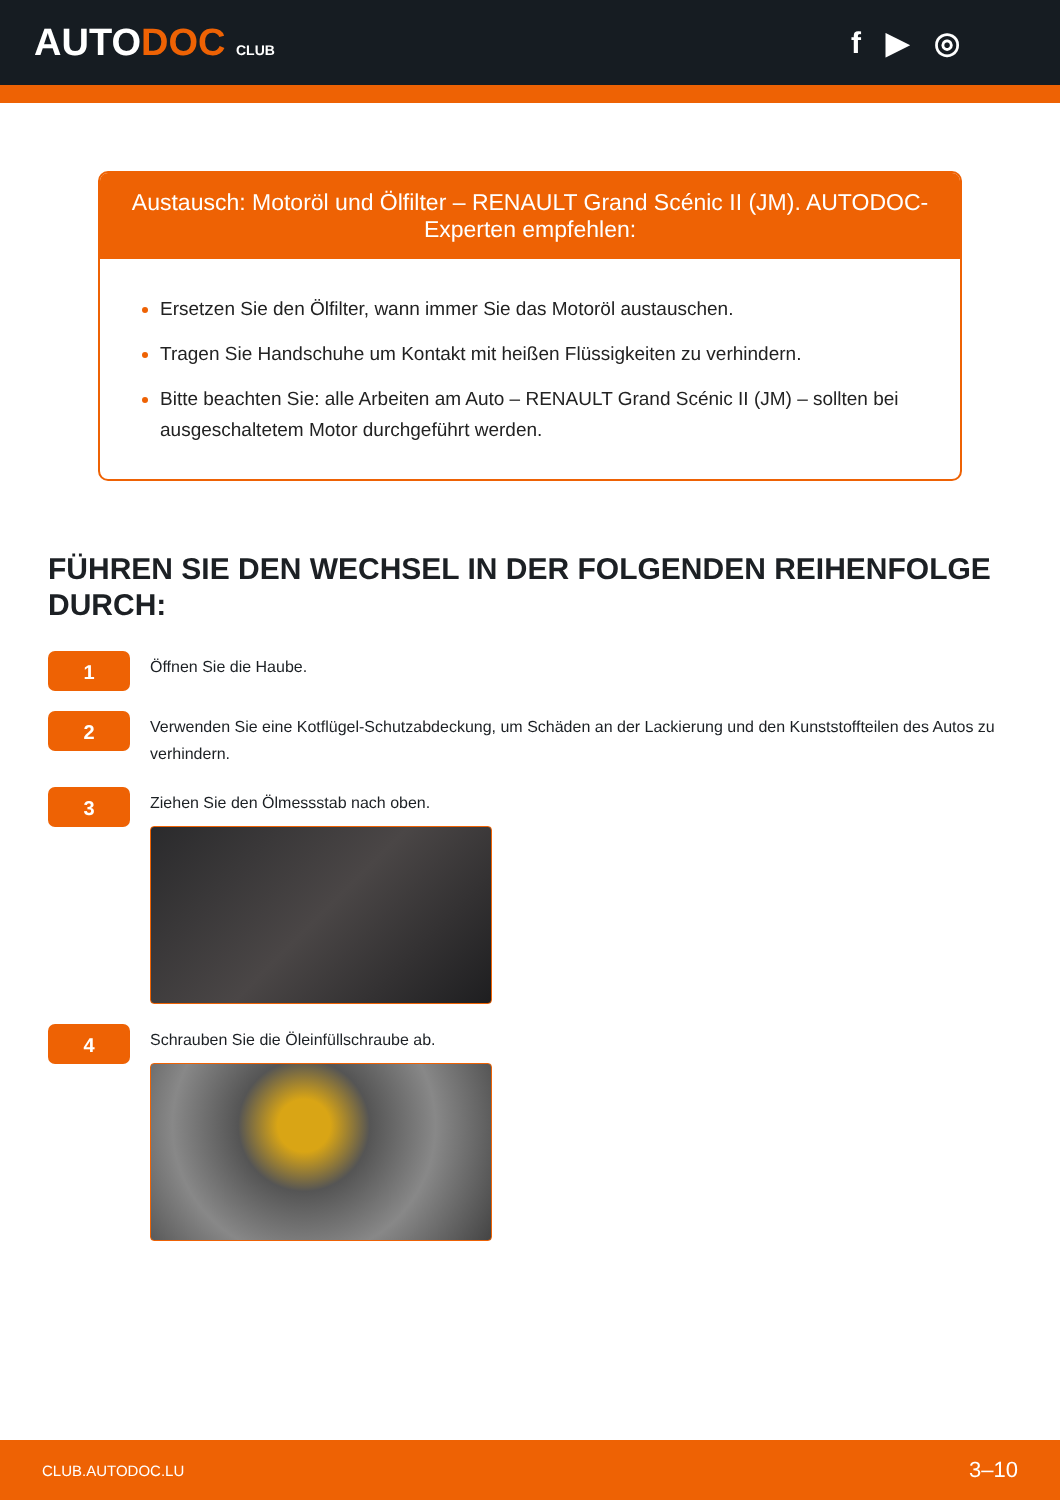AUTODOC CLUB
f ▶ ◎
Austausch: Motoröl und Ölfilter – RENAULT Grand Scénic II (JM). AUTODOC-Experten empfehlen:
Ersetzen Sie den Ölfilter, wann immer Sie das Motoröl austauschen.
Tragen Sie Handschuhe um Kontakt mit heißen Flüssigkeiten zu verhindern.
Bitte beachten Sie: alle Arbeiten am Auto – RENAULT Grand Scénic II (JM) – sollten bei ausgeschaltetem Motor durchgeführt werden.
FÜHREN SIE DEN WECHSEL IN DER FOLGENDEN REIHENFOLGE DURCH:
1
Öffnen Sie die Haube.
2
Verwenden Sie eine Kotflügel-Schutzabdeckung, um Schäden an der Lackierung und den Kunststoffteilen des Autos zu verhindern.
3
Ziehen Sie den Ölmessstab nach oben.
4
Schrauben Sie die Öleinfüllschraube ab.
CLUB.AUTODOC.LU 3–10